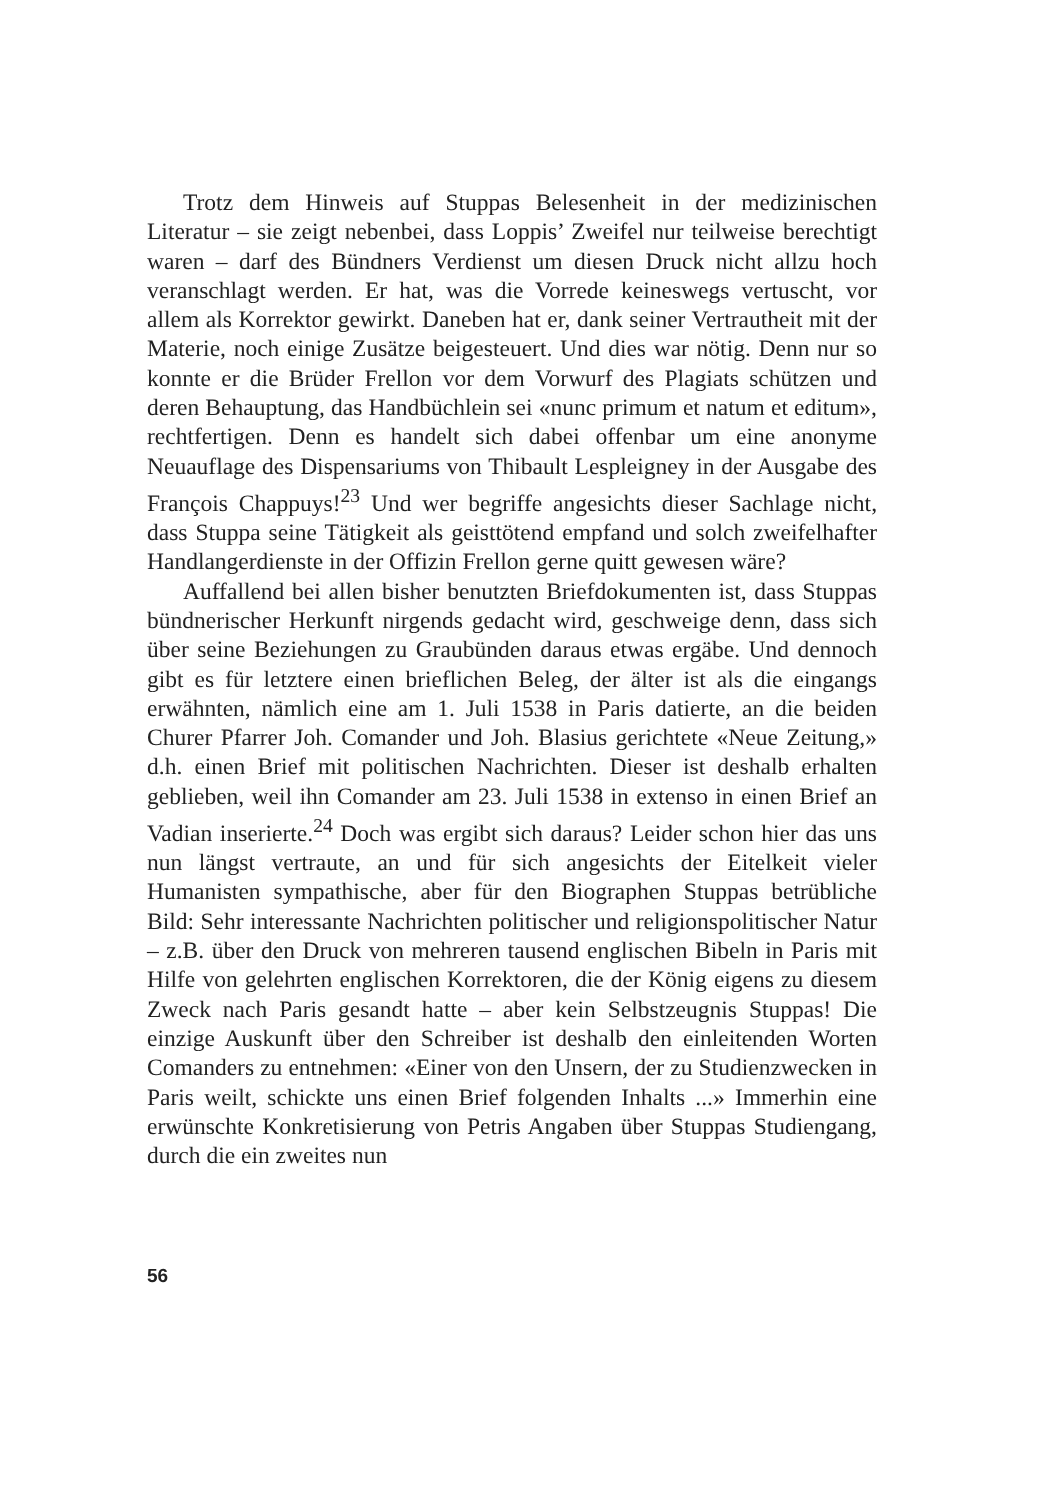Trotz dem Hinweis auf Stuppas Belesenheit in der medizinischen Literatur – sie zeigt nebenbei, dass Loppis’ Zweifel nur teilweise berechtigt waren – darf des Bündners Verdienst um diesen Druck nicht allzu hoch veranschlagt werden. Er hat, was die Vorrede keineswegs vertuscht, vor allem als Korrektor gewirkt. Daneben hat er, dank seiner Vertrautheit mit der Materie, noch einige Zusätze beigesteuert. Und dies war nötig. Denn nur so konnte er die Brüder Frellon vor dem Vorwurf des Plagiats schützen und deren Behauptung, das Handbüchlein sei «nunc primum et natum et editum», rechtfertigen. Denn es handelt sich dabei offenbar um eine anonyme Neuauflage des Dispensariums von Thibault Lespleigney in der Ausgabe des François Chappuys!<sup>23</sup> Und wer begriffe angesichts dieser Sachlage nicht, dass Stuppa seine Tätigkeit als geisttötend empfand und solch zweifelhafter Handlangerdienste in der Offizin Frellon gerne quitt gewesen wäre?
Auffallend bei allen bisher benutzten Briefdokumenten ist, dass Stuppas bündnerischer Herkunft nirgends gedacht wird, geschweige denn, dass sich über seine Beziehungen zu Graubünden daraus etwas ergäbe. Und dennoch gibt es für letztere einen brieflichen Beleg, der älter ist als die eingangs erwähnten, nämlich eine am 1. Juli 1538 in Paris datierte, an die beiden Churer Pfarrer Joh. Comander und Joh. Blasius gerichtete «Neue Zeitung,» d.h. einen Brief mit politischen Nachrichten. Dieser ist deshalb erhalten geblieben, weil ihn Comander am 23. Juli 1538 in extenso in einen Brief an Vadian inserierte.<sup>24</sup> Doch was ergibt sich daraus? Leider schon hier das uns nun längst vertraute, an und für sich angesichts der Eitelkeit vieler Humanisten sympathische, aber für den Biographen Stuppas betrübliche Bild: Sehr interessante Nachrichten politischer und religionspolitischer Natur – z.B. über den Druck von mehreren tausend englischen Bibeln in Paris mit Hilfe von gelehrten englischen Korrektoren, die der König eigens zu diesem Zweck nach Paris gesandt hatte – aber kein Selbstzeugnis Stuppas! Die einzige Auskunft über den Schreiber ist deshalb den einleitenden Worten Comanders zu entnehmen: «Einer von den Unsern, der zu Studienzwecken in Paris weilt, schickte uns einen Brief folgenden Inhalts ...» Immerhin eine erwünschte Konkretisierung von Petris Angaben über Stuppas Studiengang, durch die ein zweites nun
56